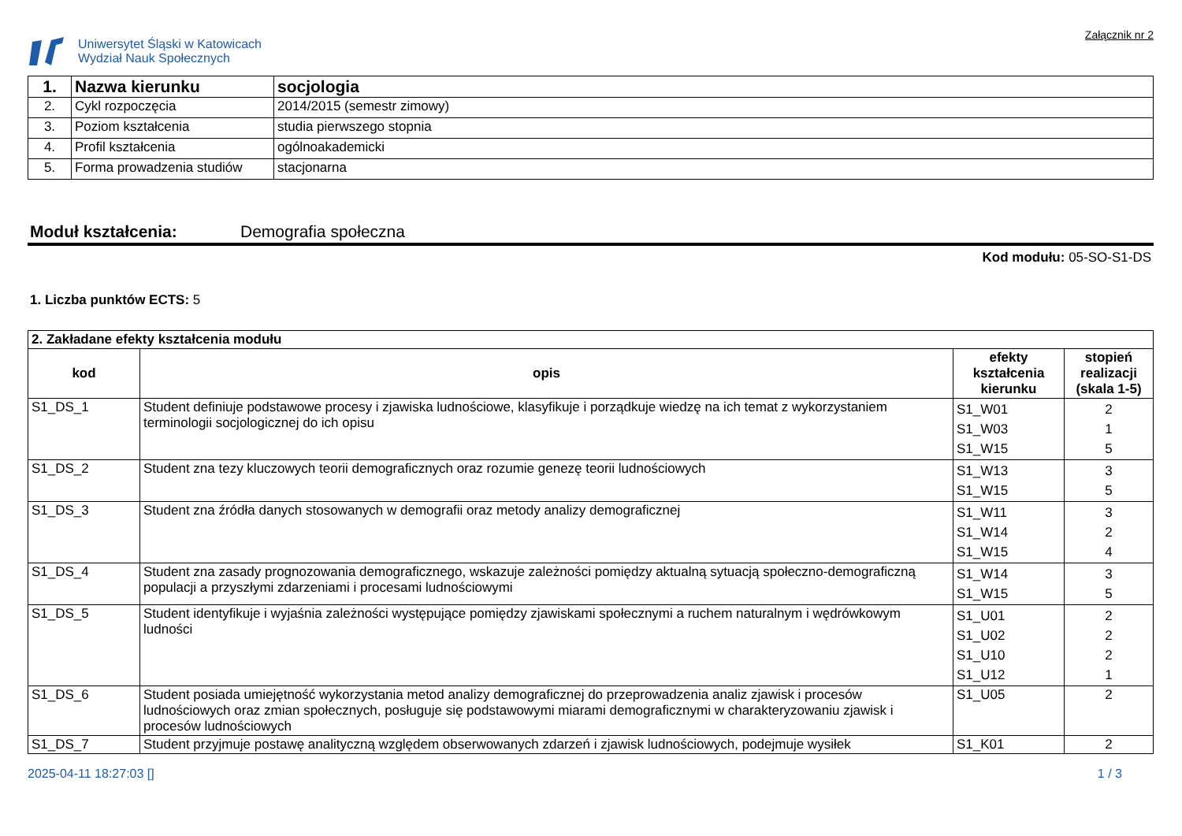Uniwersytet Śląski w Katowicach
Wydział Nauk Społecznych
Załącznik nr 2
| 1. | Nazwa kierunku | socjologia |
| 2. | Cykl rozpoczęcia | 2014/2015 (semestr zimowy) |
| 3. | Poziom kształcenia | studia pierwszego stopnia |
| 4. | Profil kształcenia | ogólnoakademicki |
| 5. | Forma prowadzenia studiów | stacjonarna |
Moduł kształcenia: Demografia społeczna
Kod modułu: 05-SO-S1-DS
1. Liczba punktów ECTS: 5
| 2. Zakładane efekty kształcenia modułu | | | |
| --- | --- | --- | --- |
| kod | opis | efekty kształcenia kierunku | stopień realizacji (skala 1-5) |
| S1_DS_1 | Student definiuje podstawowe procesy i zjawiska ludnościowe, klasyfikuje i porządkuje wiedzę na ich temat z wykorzystaniem terminologii socjologicznej do ich opisu | S1_W01 S1_W03 S1_W15 | 2 1 5 |
| S1_DS_2 | Student zna tezy kluczowych teorii demograficznych oraz rozumie genezę teorii ludnościowych | S1_W13 S1_W15 | 3 5 |
| S1_DS_3 | Student zna źródła danych stosowanych w demografii oraz metody analizy demograficznej | S1_W11 S1_W14 S1_W15 | 3 2 4 |
| S1_DS_4 | Student zna zasady prognozowania demograficznego, wskazuje zależności pomiędzy aktualną sytuacją społeczno-demograficzną populacji a przyszłymi zdarzeniami i procesami ludnościowymi | S1_W14 S1_W15 | 3 5 |
| S1_DS_5 | Student identyfikuje i wyjaśnia zależności występujące pomiędzy zjawiskami społecznymi a ruchem naturalnym i wędrówkowym ludności | S1_U01 S1_U02 S1_U10 S1_U12 | 2 2 2 1 |
| S1_DS_6 | Student posiada umiejętność wykorzystania metod analizy demograficznej do przeprowadzenia analiz zjawisk i procesów ludnościowych oraz zmian społecznych, posługuje się podstawowymi miarami demograficznymi w charakteryzowaniu zjawisk i procesów ludnościowych | S1_U05 | 2 |
| S1_DS_7 | Student przyjmuje postawę analityczną względem obserwowanych zdarzeń i zjawisk ludnościowych, podejmuje wysiłek | S1_K01 | 2 |
2025-04-11 18:27:03 [] 1 / 3